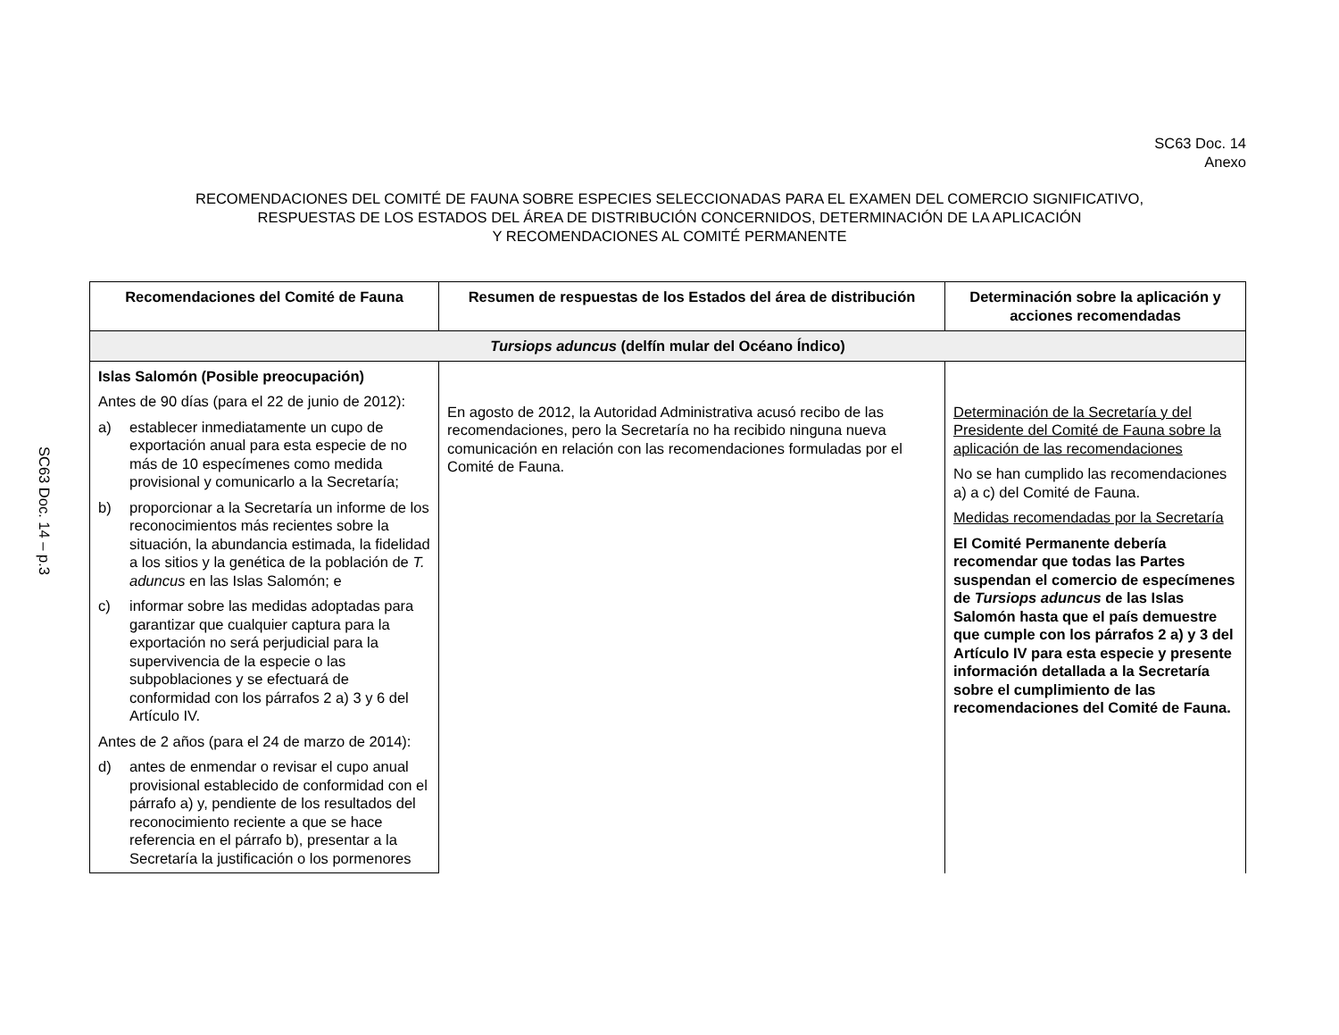SC63 Doc. 14 – p.3
SC63 Doc. 14
Anexo
RECOMENDACIONES DEL COMITÉ DE FAUNA SOBRE ESPECIES SELECCIONADAS PARA EL EXAMEN DEL COMERCIO SIGNIFICATIVO,
RESPUESTAS DE LOS ESTADOS DEL ÁREA DE DISTRIBUCIÓN CONCERNIDOS, DETERMINACIÓN DE LA APLICACIÓN
Y RECOMENDACIONES AL COMITÉ PERMANENTE
| Recomendaciones del Comité de Fauna | Resumen de respuestas de los Estados del área de distribución | Determinación sobre la aplicación y acciones recomendadas |
| --- | --- | --- |
| Tursiops aduncus (delfín mular del Océano Índico) | | |
| Islas Salomón (Posible preocupación) Antes de 90 días (para el 22 de junio de 2012): a) establecer inmediatamente un cupo de exportación anual para esta especie de no más de 10 especímenes como medida provisional y comunicarlo a la Secretaría; b) proporcionar a la Secretaría un informe de los reconocimientos más recientes sobre la situación, la abundancia estimada, la fidelidad a los sitios y la genética de la población de T. aduncus en las Islas Salomón; e c) informar sobre las medidas adoptadas para garantizar que cualquier captura para la exportación no será perjudicial para la supervivencia de la especie o las subpoblaciones y se efectuará de conformidad con los párrafos 2 a) 3 y 6 del Artículo IV. Antes de 2 años (para el 24 de marzo de 2014): d) antes de enmendar o revisar el cupo anual provisional establecido de conformidad con el párrafo a) y, pendiente de los resultados del reconocimiento reciente a que se hace referencia en el párrafo b), presentar a la Secretaría la justificación o los pormenores | En agosto de 2012, la Autoridad Administrativa acusó recibo de las recomendaciones, pero la Secretaría no ha recibido ninguna nueva comunicación en relación con las recomendaciones formuladas por el Comité de Fauna. | Determinación de la Secretaría y del Presidente del Comité de Fauna sobre la aplicación de las recomendaciones No se han cumplido las recomendaciones a) a c) del Comité de Fauna. Medidas recomendadas por la Secretaría El Comité Permanente debería recomendar que todas las Partes suspendan el comercio de especímenes de Tursiops aduncus de las Islas Salomón hasta que el país demuestre que cumple con los párrafos 2 a) y 3 del Artículo IV para esta especie y presente información detallada a la Secretaría sobre el cumplimiento de las recomendaciones del Comité de Fauna. |